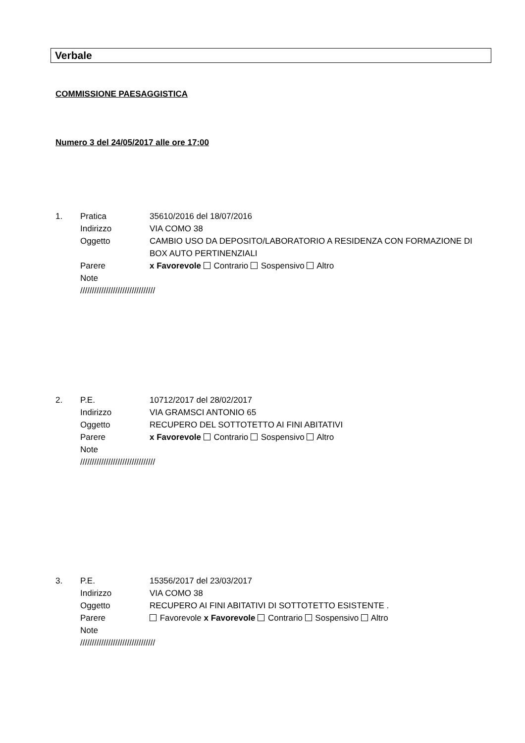Verbale
COMMISSIONE PAESAGGISTICA
Numero 3 del 24/05/2017 alle ore 17:00
1. Pratica 35610/2016 del 18/07/2016
Indirizzo VIA COMO 38
Oggetto CAMBIO USO DA DEPOSITO/LABORATORIO A RESIDENZA CON FORMAZIONE DI BOX AUTO PERTINENZIALI
Parere x Favorevole Contrario Sospensivo Altro
Note
////////////////////////////////
2. P.E. 10712/2017 del 28/02/2017
Indirizzo VIA GRAMSCI ANTONIO 65
Oggetto RECUPERO DEL SOTTOTETTO AI FINI ABITATIVI
Parere x Favorevole Contrario Sospensivo Altro
Note
////////////////////////////////
3. P.E. 15356/2017 del 23/03/2017
Indirizzo VIA COMO 38
Oggetto RECUPERO AI FINI ABITATIVI DI SOTTOTETTO ESISTENTE .
Parere Favorevole x Favorevole Contrario Sospensivo Altro
Note
////////////////////////////////